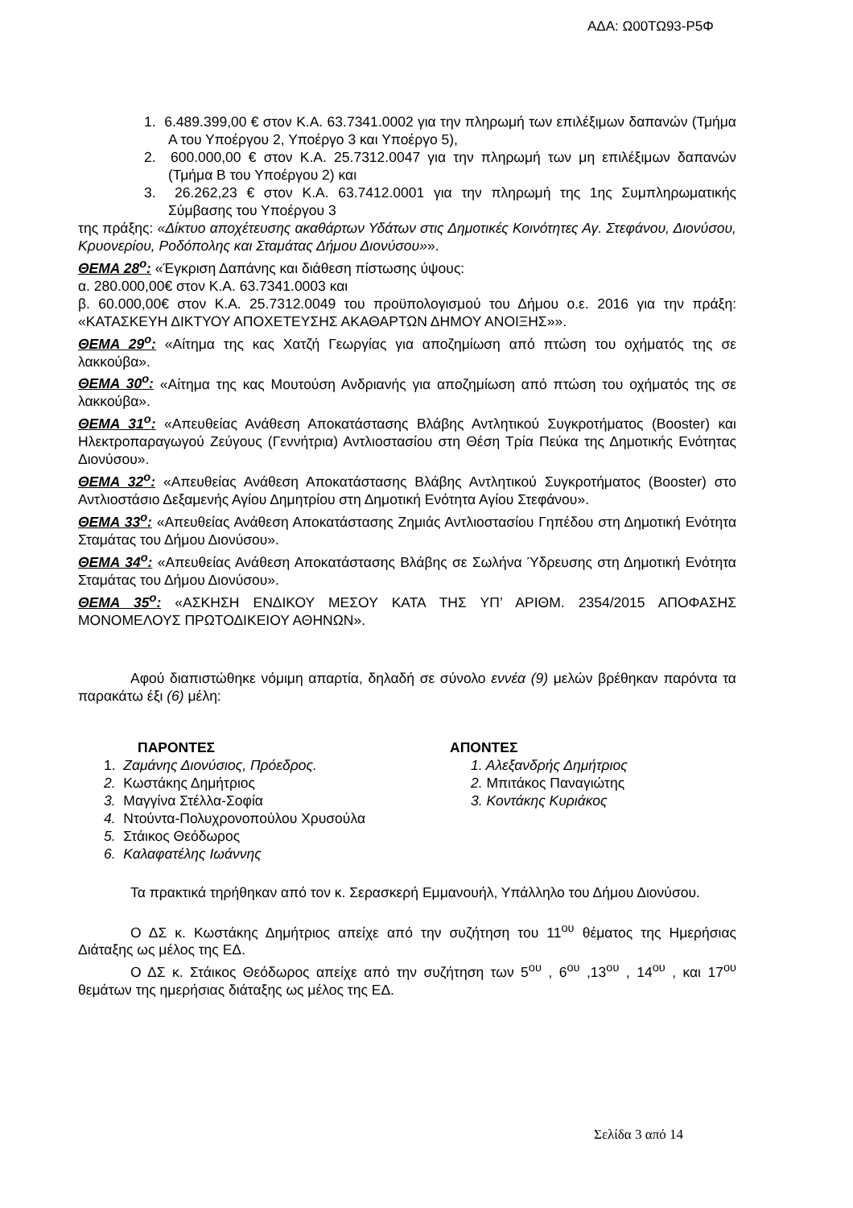ΑΔΑ: Ω00ΤΩ93-Ρ5Φ
1. 6.489.399,00 € στον Κ.Α. 63.7341.0002 για την πληρωμή των επιλέξιμων δαπανών (Τμήμα Α του Υποέργου 2, Υποέργο 3 και Υποέργο 5),
2. 600.000,00 € στον Κ.Α. 25.7312.0047 για την πληρωμή των μη επιλέξιμων δαπανών (Τμήμα Β του Υποέργου 2) και
3. 26.262,23 € στον Κ.Α. 63.7412.0001 για την πληρωμή της 1ης Συμπληρωματικής Σύμβασης του Υποέργου 3
της πράξης: «Δίκτυο αποχέτευσης ακαθάρτων Υδάτων στις Δημοτικές Κοινότητες Αγ. Στεφάνου, Διονύσου, Κρυονερίου, Ροδόπολης και Σταμάτας Δήμου Διονύσου»».
ΘΕΜΑ 28<sup>ο</sup>: «Έγκριση Δαπάνης και διάθεση πίστωσης ύψους:
α. 280.000,00€ στον Κ.Α. 63.7341.0003 και
β. 60.000,00€ στον Κ.Α. 25.7312.0049 του προϋπολογισμού του Δήμου ο.ε. 2016 για την πράξη: «ΚΑΤΑΣΚΕΥΗ ΔΙΚΤΥΟΥ ΑΠΟΧΕΤΕΥΣΗΣ ΑΚΑΘΑΡΤΩΝ ΔΗΜΟΥ ΑΝΟΙΞΗΣ»».
ΘΕΜΑ 29<sup>ο</sup>: «Αίτημα της κας Χατζή Γεωργίας για αποζημίωση από πτώση του οχήματός της σε λακκούβα».
ΘΕΜΑ 30<sup>ο</sup>: «Αίτημα της κας Μουτούση Ανδριανής για αποζημίωση από πτώση του οχήματός της σε λακκούβα».
ΘΕΜΑ 31<sup>ο</sup>: «Απευθείας Ανάθεση Αποκατάστασης Βλάβης Αντλητικού Συγκροτήματος (Booster) και Ηλεκτροπαραγωγού Ζεύγους (Γεννήτρια) Αντλιοστασίου στη Θέση Τρία Πεύκα της Δημοτικής Ενότητας Διονύσου».
ΘΕΜΑ 32<sup>ο</sup>: «Απευθείας Ανάθεση Αποκατάστασης Βλάβης Αντλητικού Συγκροτήματος (Booster) στο Αντλιοστάσιο Δεξαμενής Αγίου Δημητρίου στη Δημοτική Ενότητα Αγίου Στεφάνου».
ΘΕΜΑ 33<sup>ο</sup>: «Απευθείας Ανάθεση Αποκατάστασης Ζημιάς Αντλιοστασίου Γηπέδου στη Δημοτική Ενότητα Σταμάτας του Δήμου Διονύσου».
ΘΕΜΑ 34<sup>ο</sup>: «Απευθείας Ανάθεση Αποκατάστασης Βλάβης σε Σωλήνα Ύδρευσης στη Δημοτική Ενότητα Σταμάτας του Δήμου Διονύσου».
ΘΕΜΑ 35<sup>ο</sup>: «ΑΣΚΗΣΗ ΕΝΔΙΚΟΥ ΜΕΣΟΥ ΚΑΤΑ ΤΗΣ ΥΠ’ ΑΡΙΘΜ. 2354/2015 ΑΠΟΦΑΣΗΣ ΜΟΝΟΜΕΛΟΥΣ ΠΡΩΤΟΔΙΚΕΙΟΥ ΑΘΗΝΩΝ».
Αφού διαπιστώθηκε νόμιμη απαρτία, δηλαδή σε σύνολο εννέα (9) μελών βρέθηκαν παρόντα τα παρακάτω έξι (6) μέλη:
ΠΑΡΟΝΤΕΣ
1. Ζαμάνης Διονύσιος, Πρόεδρος.
2. Κωστάκης Δημήτριος
3. Μαγγίνα Στέλλα-Σοφία
4. Ντούντα-Πολυχρονοπούλου Χρυσούλα
5. Στάικος Θεόδωρος
6. Καλαφατέλης Ιωάννης
ΑΠΟΝΤΕΣ
1. Αλεξανδρής Δημήτριος
2. Μπιτάκος Παναγιώτης
3. Κοντάκης Κυριάκος
Τα πρακτικά τηρήθηκαν από τον κ. Σερασκερή Εμμανουήλ, Υπάλληλο του Δήμου Διονύσου.
Ο ΔΣ κ. Κωστάκης Δημήτριος απείχε από την συζήτηση του 11<sup>ου</sup> θέματος της Ημερήσιας Διάταξης ως μέλος της ΕΔ.
Ο ΔΣ κ. Στάικος Θεόδωρος απείχε από την συζήτηση των 5<sup>ου</sup> , 6<sup>ου</sup> ,13<sup>ου</sup> , 14<sup>ου</sup> , και 17<sup>ου</sup> θεμάτων της ημερήσιας διάταξης ως μέλος της ΕΔ.
Σελίδα 3 από 14